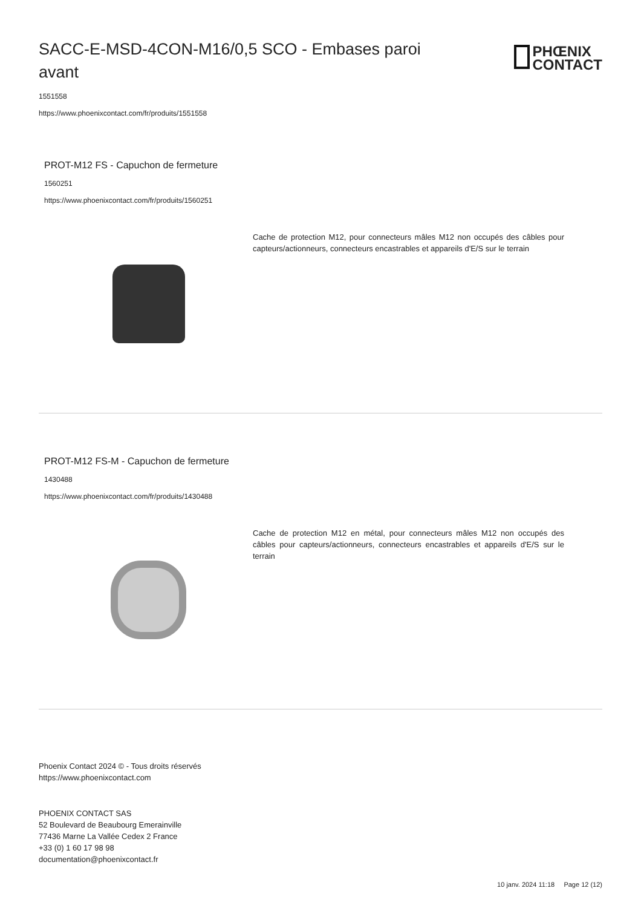SACC-E-MSD-4CON-M16/0,5 SCO - Embases paroi avant
PHŒNIX
CONTACT
1551558
https://www.phoenixcontact.com/fr/produits/1551558
PROT-M12 FS - Capuchon de fermeture
1560251
https://www.phoenixcontact.com/fr/produits/1560251
Cache de protection M12, pour connecteurs mâles M12 non occupés des câbles pour capteurs/actionneurs, connecteurs encastrables et appareils d'E/S sur le terrain
PROT-M12 FS-M - Capuchon de fermeture
1430488
https://www.phoenixcontact.com/fr/produits/1430488
Cache de protection M12 en métal, pour connecteurs mâles M12 non occupés des câbles pour capteurs/actionneurs, connecteurs encastrables et appareils d'E/S sur le terrain
Phoenix Contact 2024 © - Tous droits réservés
https://www.phoenixcontact.com
PHOENIX CONTACT SAS
52 Boulevard de Beaubourg Emerainville
77436 Marne La Vallée Cedex 2 France
+33 (0) 1 60 17 98 98
documentation@phoenixcontact.fr
10 janv. 2024 11:18 Page 12 (12)